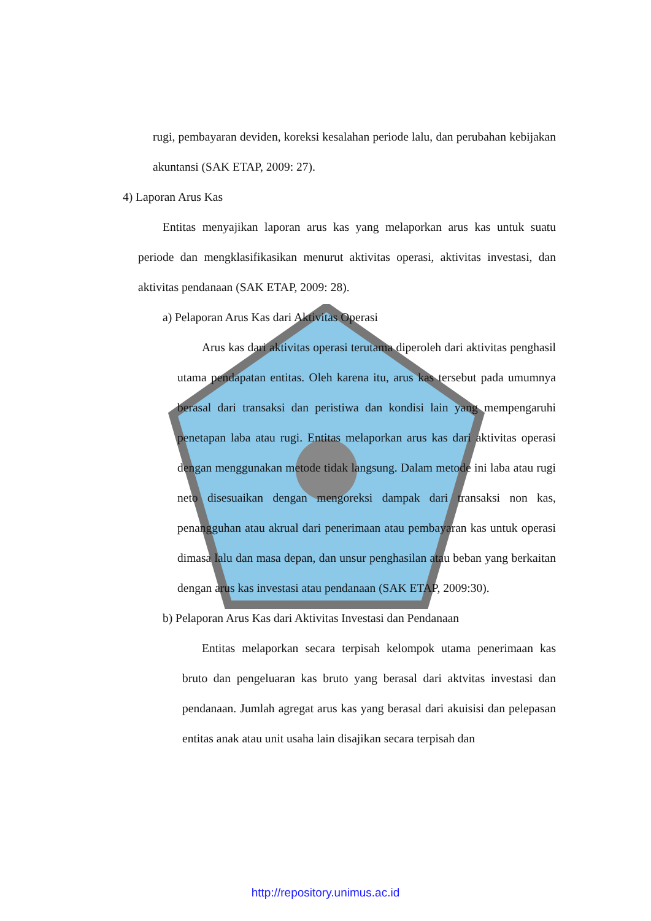rugi, pembayaran deviden, koreksi kesalahan periode lalu, dan perubahan kebijakan akuntansi (SAK ETAP, 2009: 27).
4) Laporan Arus Kas
Entitas menyajikan laporan arus kas yang melaporkan arus kas untuk suatu periode dan mengklasifikasikan menurut aktivitas operasi, aktivitas investasi, dan aktivitas pendanaan (SAK ETAP, 2009: 28).
a) Pelaporan Arus Kas dari Aktivitas Operasi
Arus kas dari aktivitas operasi terutama diperoleh dari aktivitas penghasil utama pendapatan entitas. Oleh karena itu, arus kas tersebut pada umumnya berasal dari transaksi dan peristiwa dan kondisi lain yang mempengaruhi penetapan laba atau rugi. Entitas melaporkan arus kas dari aktivitas operasi dengan menggunakan metode tidak langsung. Dalam metode ini laba atau rugi neto disesuaikan dengan mengoreksi dampak dari transaksi non kas, penangguhan atau akrual dari penerimaan atau pembayaran kas untuk operasi dimasa lalu dan masa depan, dan unsur penghasilan atau beban yang berkaitan dengan arus kas investasi atau pendanaan (SAK ETAP, 2009:30).
b) Pelaporan Arus Kas dari Aktivitas Investasi dan Pendanaan
Entitas melaporkan secara terpisah kelompok utama penerimaan kas bruto dan pengeluaran kas bruto yang berasal dari aktvitas investasi dan pendanaan. Jumlah agregat arus kas yang berasal dari akuisisi dan pelepasan entitas anak atau unit usaha lain disajikan secara terpisah dan
http://repository.unimus.ac.id